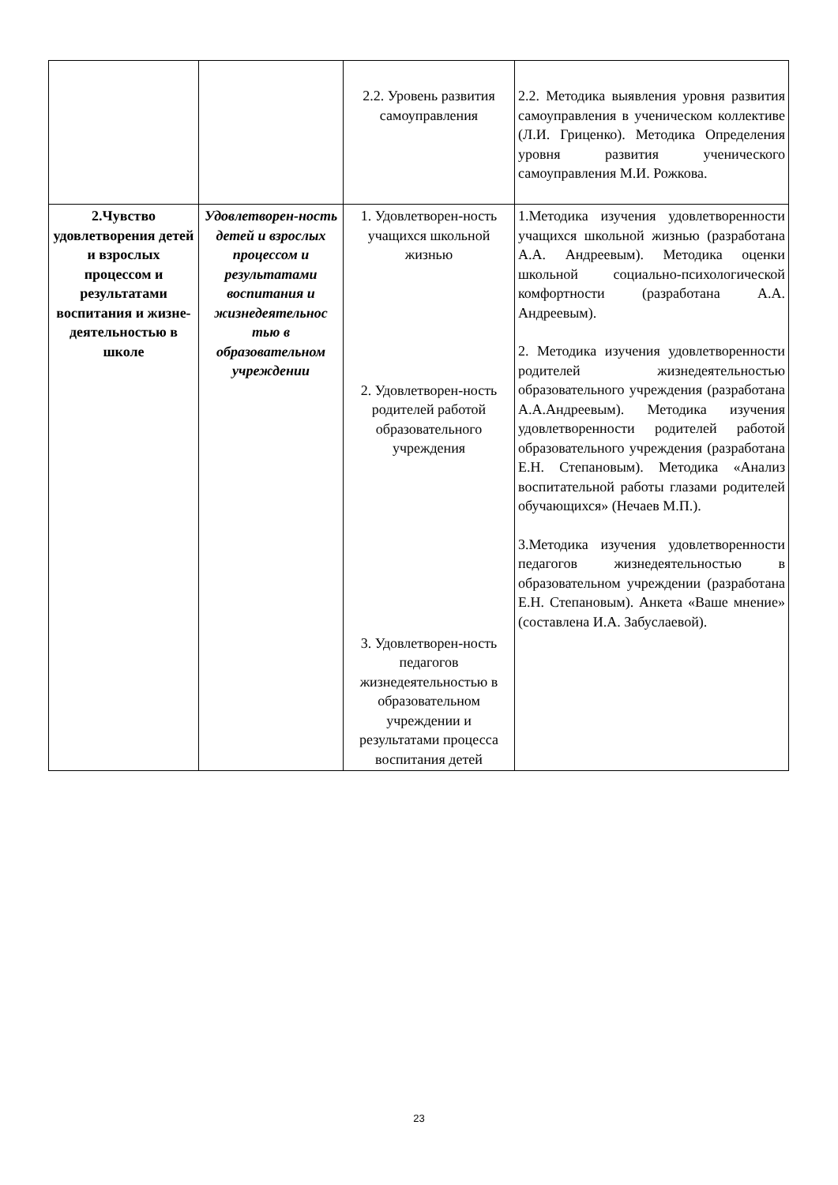| | | 2.2. Уровень развития самоуправления | 2.2. Методика выявления уровня развития самоуправления в ученическом коллективе (Л.И. Гриценко). Методика Определения уровня развития ученического самоуправления М.И. Рожкова. |
| 2.Чувство удовлетворения детей и взрослых процессом и результатами воспитания и жизне-деятельностью в школе | Удовлетворен-ность детей и взрослых процессом и результатами воспитания и жизнедеятельнос тью в образовательном учреждении | 1. Удовлетворен-ность учащихся школьной жизнью 2. Удовлетворен-ность родителей работой образовательного учреждения 3. Удовлетворен-ность педагогов жизнедеятельностью в образовательном учреждении и результатами процесса воспитания детей | 1.Методика изучения удовлетворенности учащихся школьной жизнью (разработана А.А. Андреевым). Методика оценки школьной социально-психологической комфортности (разработана А.А. Андреевым). 2. Методика изучения удовлетворенности родителей жизнедеятельностью образовательного учреждения (разработана А.А.Андреевым). Методика изучения удовлетворенности родителей работой образовательного учреждения (разработана Е.Н. Степановым). Методика «Анализ воспитательной работы глазами родителей обучающихся» (Нечаев М.П.). 3.Методика изучения удовлетворенности педагогов жизнедеятельностью в образовательном учреждении (разработана Е.Н. Степановым). Анкета «Ваше мнение» (составлена И.А. Забуслаевой). |
23